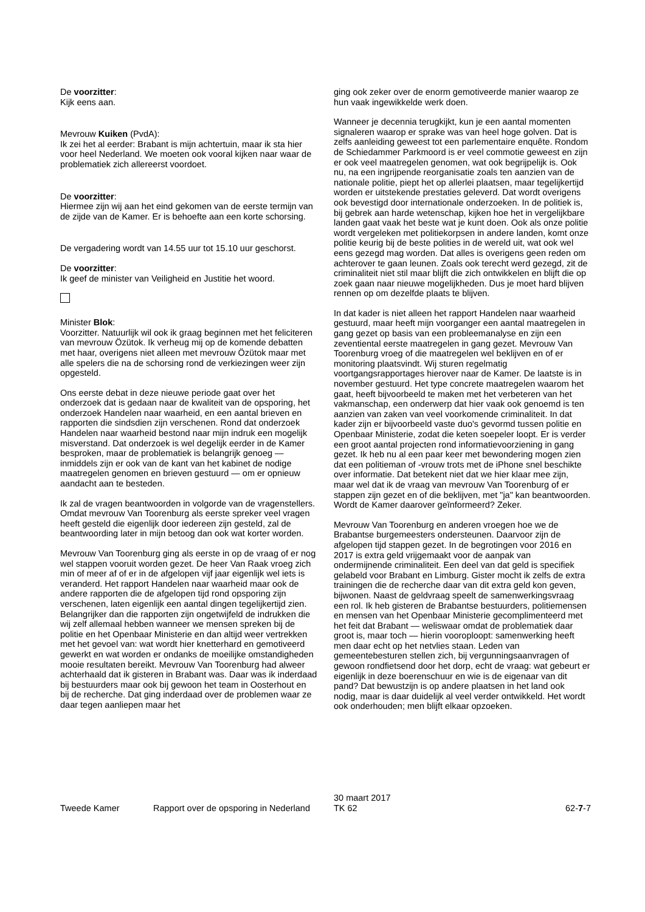De voorzitter:
Kijk eens aan.
Mevrouw Kuiken (PvdA):
Ik zei het al eerder: Brabant is mijn achtertuin, maar ik sta hier voor heel Nederland. We moeten ook vooral kijken naar waar de problematiek zich allereerst voordoet.
De voorzitter:
Hiermee zijn wij aan het eind gekomen van de eerste termijn van de zijde van de Kamer. Er is behoefte aan een korte schorsing.
De vergadering wordt van 14.55 uur tot 15.10 uur geschorst.
De voorzitter:
Ik geef de minister van Veiligheid en Justitie het woord.
Minister Blok:
Voorzitter. Natuurlijk wil ook ik graag beginnen met het feliciteren van mevrouw Özütok. Ik verheug mij op de komende debatten met haar, overigens niet alleen met mevrouw Özütok maar met alle spelers die na de schorsing rond de verkiezingen weer zijn opgesteld.
Ons eerste debat in deze nieuwe periode gaat over het onderzoek dat is gedaan naar de kwaliteit van de opsporing, het onderzoek Handelen naar waarheid, en een aantal brieven en rapporten die sindsdien zijn verschenen. Rond dat onderzoek Handelen naar waarheid bestond naar mijn indruk een mogelijk misverstand. Dat onderzoek is wel degelijk eerder in de Kamer besproken, maar de problematiek is belangrijk genoeg — inmiddels zijn er ook van de kant van het kabinet de nodige maatregelen genomen en brieven gestuurd — om er opnieuw aandacht aan te besteden.
Ik zal de vragen beantwoorden in volgorde van de vragenstellers. Omdat mevrouw Van Toorenburg als eerste spreker veel vragen heeft gesteld die eigenlijk door iedereen zijn gesteld, zal de beantwoording later in mijn betoog dan ook wat korter worden.
Mevrouw Van Toorenburg ging als eerste in op de vraag of er nog wel stappen vooruit worden gezet. De heer Van Raak vroeg zich min of meer af of er in de afgelopen vijf jaar eigenlijk wel iets is veranderd. Het rapport Handelen naar waarheid maar ook de andere rapporten die de afgelopen tijd rond opsporing zijn verschenen, laten eigenlijk een aantal dingen tegelijkertijd zien. Belangrijker dan die rapporten zijn ongetwijfeld de indrukken die wij zelf allemaal hebben wanneer we mensen spreken bij de politie en het Openbaar Ministerie en dan altijd weer vertrekken met het gevoel van: wat wordt hier knetterhard en gemotiveerd gewerkt en wat worden er ondanks de moeilijke omstandigheden mooie resultaten bereikt. Mevrouw Van Toorenburg had alweer achterhaald dat ik gisteren in Brabant was. Daar was ik inderdaad bij bestuurders maar ook bij gewoon het team in Oosterhout en bij de recherche. Dat ging inderdaad over de problemen waar ze daar tegen aanliepen maar het
ging ook zeker over de enorm gemotiveerde manier waarop ze hun vaak ingewikkelde werk doen.
Wanneer je decennia terugkijkt, kun je een aantal momenten signaleren waarop er sprake was van heel hoge golven. Dat is zelfs aanleiding geweest tot een parlementaire enquête. Rondom de Schiedammer Parkmoord is er veel commotie geweest en zijn er ook veel maatregelen genomen, wat ook begrijpelijk is. Ook nu, na een ingrijpende reorganisatie zoals ten aanzien van de nationale politie, piept het op allerlei plaatsen, maar tegelijkertijd worden er uitstekende prestaties geleverd. Dat wordt overigens ook bevestigd door internationale onderzoeken. In de politiek is, bij gebrek aan harde wetenschap, kijken hoe het in vergelijkbare landen gaat vaak het beste wat je kunt doen. Ook als onze politie wordt vergeleken met politiekorpsen in andere landen, komt onze politie keurig bij de beste polities in de wereld uit, wat ook wel eens gezegd mag worden. Dat alles is overigens geen reden om achterover te gaan leunen. Zoals ook terecht werd gezegd, zit de criminaliteit niet stil maar blijft die zich ontwikkelen en blijft die op zoek gaan naar nieuwe mogelijkheden. Dus je moet hard blijven rennen op om dezelfde plaats te blijven.
In dat kader is niet alleen het rapport Handelen naar waarheid gestuurd, maar heeft mijn voorganger een aantal maatregelen in gang gezet op basis van een probleemanalyse en zijn een zeventiental eerste maatregelen in gang gezet. Mevrouw Van Toorenburg vroeg of die maatregelen wel beklijven en of er monitoring plaatsvindt. Wij sturen regelmatig voortgangsrapportages hierover naar de Kamer. De laatste is in november gestuurd. Het type concrete maatregelen waarom het gaat, heeft bijvoorbeeld te maken met het verbeteren van het vakmanschap, een onderwerp dat hier vaak ook genoemd is ten aanzien van zaken van veel voorkomende criminaliteit. In dat kader zijn er bijvoorbeeld vaste duo's gevormd tussen politie en Openbaar Ministerie, zodat die keten soepeler loopt. Er is verder een groot aantal projecten rond informatievoorziening in gang gezet. Ik heb nu al een paar keer met bewondering mogen zien dat een politieman of -vrouw trots met de iPhone snel beschikte over informatie. Dat betekent niet dat we hier klaar mee zijn, maar wel dat ik de vraag van mevrouw Van Toorenburg of er stappen zijn gezet en of die beklijven, met "ja" kan beantwoorden. Wordt de Kamer daarover geïnformeerd? Zeker.
Mevrouw Van Toorenburg en anderen vroegen hoe we de Brabantse burgemeesters ondersteunen. Daarvoor zijn de afgelopen tijd stappen gezet. In de begrotingen voor 2016 en 2017 is extra geld vrijgemaakt voor de aanpak van ondermijnende criminaliteit. Een deel van dat geld is specifiek gelabeld voor Brabant en Limburg. Gister mocht ik zelfs de extra trainingen die de recherche daar van dit extra geld kon geven, bijwonen. Naast de geldvraag speelt de samenwerkingsvraag een rol. Ik heb gisteren de Brabantse bestuurders, politiemensen en mensen van het Openbaar Ministerie gecomplimenteerd met het feit dat Brabant — weliswaar omdat de problematiek daar groot is, maar toch — hierin vooroploopt: samenwerking heeft men daar echt op het netvlies staan. Leden van gemeentebesturen stellen zich, bij vergunningsaanvragen of gewoon rondfietsend door het dorp, echt de vraag: wat gebeurt er eigenlijk in deze boerenschuur en wie is de eigenaar van dit pand? Dat bewustzijn is op andere plaatsen in het land ook nodig, maar is daar duidelijk al veel verder ontwikkeld. Het wordt ook onderhouden; men blijft elkaar opzoeken.
Tweede Kamer Rapport over de opsporing in Nederland
30 maart 2017
TK 62
62-7-7